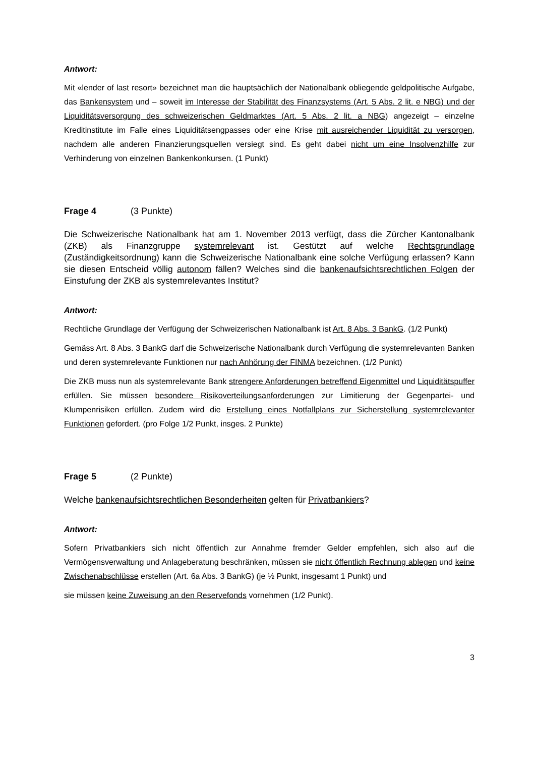Antwort:
Mit «lender of last resort» bezeichnet man die hauptsächlich der Nationalbank obliegende geldpolitische Aufgabe, das Bankensystem und – soweit im Interesse der Stabilität des Finanzsystems (Art. 5 Abs. 2 lit. e NBG) und der Liquiditätsversorgung des schweizerischen Geldmarktes (Art. 5 Abs. 2 lit. a NBG) angezeigt – einzelne Kreditinstitute im Falle eines Liquiditätsengpasses oder eine Krise mit ausreichender Liquidität zu versorgen, nachdem alle anderen Finanzierungsquellen versiegt sind. Es geht dabei nicht um eine Insolvenzhilfe zur Verhinderung von einzelnen Bankenkonkursen. (1 Punkt)
Frage 4 (3 Punkte)
Die Schweizerische Nationalbank hat am 1. November 2013 verfügt, dass die Zürcher Kantonalbank (ZKB) als Finanzgruppe systemrelevant ist. Gestützt auf welche Rechtsgrundlage (Zuständigkeitsordnung) kann die Schweizerische Nationalbank eine solche Verfügung erlassen? Kann sie diesen Entscheid völlig autonom fällen? Welches sind die bankenaufsichtsrechtlichen Folgen der Einstufung der ZKB als systemrelevantes Institut?
Antwort:
Rechtliche Grundlage der Verfügung der Schweizerischen Nationalbank ist Art. 8 Abs. 3 BankG. (1/2 Punkt)
Gemäss Art. 8 Abs. 3 BankG darf die Schweizerische Nationalbank durch Verfügung die systemrelevanten Banken und deren systemrelevante Funktionen nur nach Anhörung der FINMA bezeichnen. (1/2 Punkt)
Die ZKB muss nun als systemrelevante Bank strengere Anforderungen betreffend Eigenmittel und Liquiditätspuffer erfüllen. Sie müssen besondere Risikoverteilungsanforderungen zur Limitierung der Gegenpartei- und Klumpenrisiken erfüllen. Zudem wird die Erstellung eines Notfallplans zur Sicherstellung systemrelevanter Funktionen gefordert. (pro Folge 1/2 Punkt, insges. 2 Punkte)
Frage 5 (2 Punkte)
Welche bankenaufsichtsrechtlichen Besonderheiten gelten für Privatbankiers?
Antwort:
Sofern Privatbankiers sich nicht öffentlich zur Annahme fremder Gelder empfehlen, sich also auf die Vermögensverwaltung und Anlageberatung beschränken, müssen sie nicht öffentlich Rechnung ablegen und keine Zwischenabschlüsse erstellen (Art. 6a Abs. 3 BankG) (je ½ Punkt, insgesamt 1 Punkt) und
sie müssen keine Zuweisung an den Reservefonds vornehmen (1/2 Punkt).
3